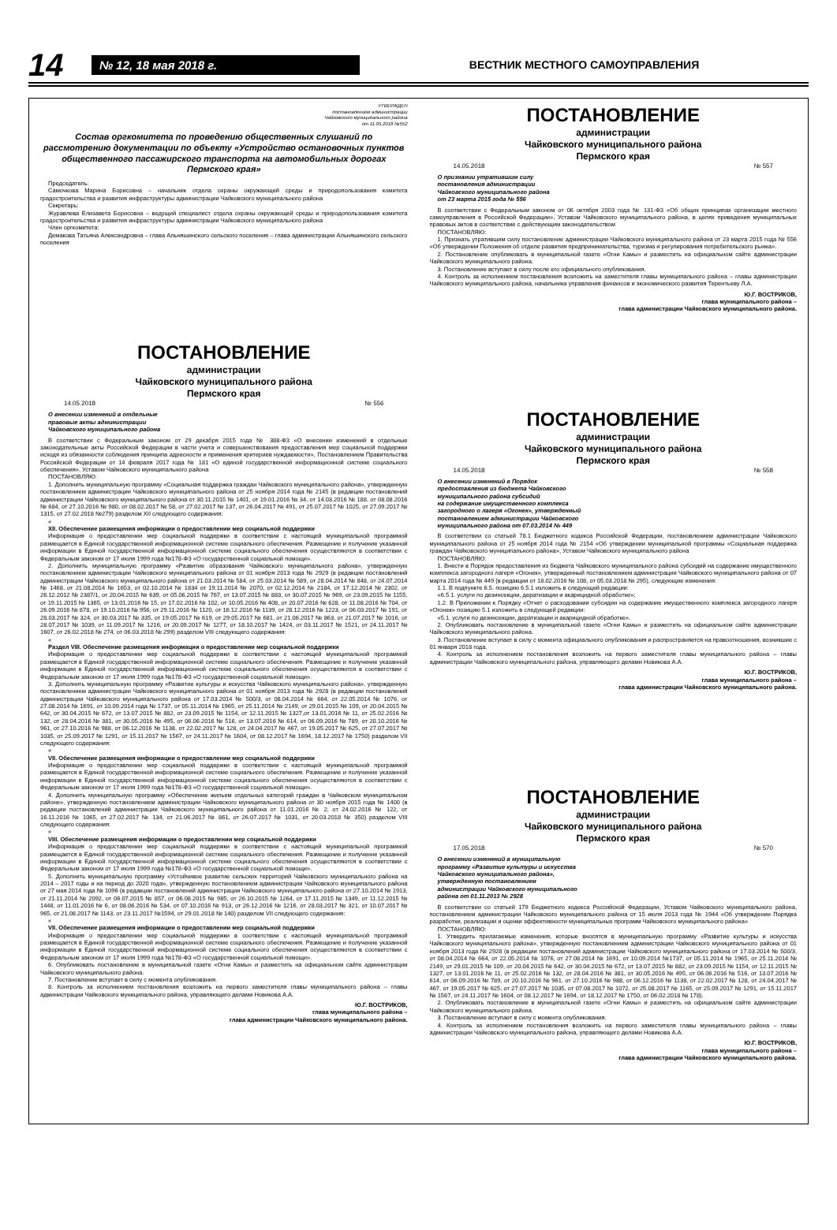14
№ 12, 18 мая 2018 г.
ВЕСТНИК МЕСТНОГО САМОУПРАВЛЕНИЯ
УТВЕРЖДЕН
постановлением администрации
Чайковского муниципального района
от 11.05.2018 №552
Состав оргкомитета по проведению общественных слушаний по рассмотрению документации по объекту «Устройство остановочных пунктов общественного пассажирского транспорта на автомобильных дорогах Пермского края»
Председатель:
Самочкова Марина Борисовна – начальник отдела охраны окружающей среды и природопользования комитета градостроительства и развития инфраструктуры администрации Чайковского муниципального района
Секретарь:
Журавлева Елизавета Борисовна – ведущий специалист отдела охраны окружающей среды и природопользования комитета градостроительства и развития инфраструктуры администрации Чайковского муниципального района
Член оргкомитета:
Демакова Татьяна Александровна – глава Альняшинского сельского поселения – глава администрации Альняшинского сельского поселения
ПОСТАНОВЛЕНИЕ
администрации
Чайковского муниципального района
Пермского края
14.05.2018 № 556
О внесении изменений в отдельные
правовые акты администрации
Чайковского муниципального района
В соответствии с Федеральным законом от 29 декабря 2015 года № 388-ФЗ «О внесении изменений в отдельные законодательные акты Российской Федерации в части учета и совершенствования предоставления мер социальной поддержки исходя из обязанности соблюдения принципа адресности и применения критериев нуждаемости», Постановлением Правительства Российской Федерации от 14 февраля 2017 года № 181 «О единой государственной информационной системе социального обеспечения», Уставом Чайковского муниципального района
ПОСТАНОВЛЯЮ:
1. Дополнить муниципальную программу «Социальная поддержка граждан Чайковского муниципального района», утвержденную постановлением администрации Чайковского муниципального района от 25 ноября 2014 года № 2145 (в редакции постановлений администрации Чайковского муниципального района от 30.11.2015 № 1401, от 19.01.2016 № 34, от 14.03.2016 № 188, от 08.08.2016 № 684, от 27.10.2016 № 980, от 08.02.2017 № 58, от 27.02.2017 № 137, от 26.04.2017 № 491, от 25.07.2017 № 1025, от 27.09.2017 № 1315, от 27.02.2018 №279) разделом XII следующего содержания:
«
XII. Обеспечение размещения информации о предоставлении мер социальной поддержки
Информация о предоставлении мер социальной поддержки в соответствии с настоящей муниципальной программой размещается в Единой государственной информационной системе социального обеспечения. Размещение и получение указанной информации в Единой государственной информационной системе социального обеспечения осуществляются в соответствии с Федеральным законом от 17 июля 1999 года №178-ФЗ «О государственной социальной помощи».
2. Дополнить муниципальную программу «Развитие образования Чайковского муниципального района», утвержденную постановлением администрации Чайковского муниципального района от 01 ноября 2013 года № 2929 (в редакции постановлений администрации Чайковского муниципального района от 21.03.2014 № 584, от 25.03.2014 № 589, от 28.04.2014 № 848, от 24.07.2014 № 1468, от 21.08.2014 № 1653, от 02.10.2014 № 1834 от 19.11.2014 № 2070, от 02.12.2014 № 2184, от 17.12.2014 № 2302, от 26.12.2012 № 2387/1, от 20.04.2015 № 639, от 05.06.2015 № 767, от 13.07.2015 № 883, от 30.07.2015 № 969, от 23.09.2015 № 1155, от 19.11.2015 № 1365, от 13.01.2016 № 15, от 17.02.2016 № 102, от 10.05.2016 № 408, от 20.07.2016 № 628, от 11.08.2016 № 704, от 26.09.2016 № 878, от 19.10.2016 № 956, от 29.11.2016 № 1120, от 16.12.2016 № 1139, от 28.12.2016 № 1223, от 06.03.2017 № 191, от 28.03.2017 № 324, от 30.03.2017 № 335, от 19.05.2017 № 619, от 29.05.2017 № 681, от 21.06.2017 № 863, от 21.07.2017 № 1016, от 28.07.2017 № 1039, от 11.09.2017 № 1216, от 20.09.2017 № 1277, от 18.10.2017 № 1424, от 03.11.2017 № 1521, от 24.11.2017 № 1607, от 26.02.2018 № 274, от 06.03.2018 № 299) разделом VIII следующего содержания:
«
Раздел VIII. Обеспечение размещения информации о предоставлении мер социальной поддержки
Информация о предоставлении мер социальной поддержки в соответствии с настоящей муниципальной программой размещается в Единой государственной информационной системе социального обеспечения. Размещение и получение указанной информации в Единой государственной информационной системе социального обеспечения осуществляются в соответствии с Федеральным законом от 17 июля 1999 года №178-ФЗ «О государственной социальной помощи».
3. Дополнить муниципальную программу «Развитие культуры и искусства Чайковского муниципального района», утвержденную постановлением администрации Чайковского муниципального района от 01 ноября 2013 года № 2928 (в редакции постановлений администрации Чайковского муниципального района от 17.03.2014 № 500/3, от 08.04.2014 № 664, от 22.05.2014 № 1076, от 27.08.2014 № 1691, от 10.09.2014 года № 1737, от 05.11.2014 № 1965, от 25.11.2014 № 2149, от 29.01.2015 № 109, от 20.04.2015 № 642, от 30.04.2015 № 672, от 13.07.2015 № 882, от 23.09.2015 № 1154, от 12.11.2015 № 1327,от 13.01.2016 № 11, от 25.02.2016 № 132, от 28.04.2016 № 381, от 30.05.2016 № 495, от 06.06.2016 № 516, от 13.07.2016 № 614, от 06.09.2016 № 789, от 20.10.2016 № 961, от 27.10.2016 № 988, от 06.12.2016 № 1138, от 22.02.2017 № 128, от 24.04.2017 № 467, от 19.05.2017 № 625, от 27.07.2017 № 1035, от 25.09.2017 № 1291, от 15.11.2017 № 1567, от 24.11.2017 № 1604, от 08.12.2017 № 1694, 18.12.2017 № 1750) разделом VII следующего содержания:
«
VII. Обеспечение размещения информации о предоставлении мер социальной поддержки
Информация о предоставлении мер социальной поддержки в соответствии с настоящей муниципальной программой размещается в Единой государственной информационной системе социального обеспечения. Размещение и получение указанной информации в Единой государственной информационной системе социального обеспечения осуществляются в соответствии с Федеральным законом от 17 июля 1999 года №178-ФЗ «О государственной социальной помощи».
4. Дополнить муниципальную программу «Обеспечение жильем отдельных категорий граждан в Чайковском муниципальном районе», утвержденную постановлением администрации Чайковского муниципального района от 30 ноября 2015 года № 1400 (в редакции постановлений администрации Чайковского муниципального района от 11.01.2016 № 2, от 24.02.2016 № 122, от 16.11.2016 № 1065, от 27.02.2017 № 134, от 21.06.2017 № 861, от 26.07.2017 № 1031, от 20.03.2018 № 350) разделом VIII следующего содержания:
«
VIII. Обеспечение размещения информации о предоставлении мер социальной поддержки
Информация о предоставлении мер социальной поддержки в соответствии с настоящей муниципальной программой размещается в Единой государственной информационной системе социального обеспечения. Размещение и получение указанной информации в Единой государственной информационной системе социального обеспечения осуществляются в соответствии с Федеральным законом от 17 июля 1999 года №178-ФЗ «О государственной социальной помощи».
5. Дополнить муниципальную программу «Устойчивое развитие сельских территорий Чайковского муниципального района на 2014 – 2017 годы и на период до 2020 года», утвержденную постановлением администрации Чайковского муниципального района от 27 мая 2014 года № 1096 (в редакции постановлений администрации Чайковского муниципального района от 27.10.2014 № 1913, от 21.11.2014 № 2092, от 06.07.2015 № 857, от 06.08.2015 № 985, от 26.10.2015 № 1264, от 17.11.2015 № 1349, от 11.12.2015 № 1448, от 11.01.2016 № 6, от 08.06.2016 № 534, от 07.10.2016 № 913, от 26.12.2016 № 1216, от 28.03.2017 № 321, от 10.07.2017 № 965, от 21.08.2017 № 1143, от 23.11.2017 №1594, от 29.01.2018 № 140) разделом VII следующего содержания:
«
VII. Обеспечение размещения информации о предоставлении мер социальной поддержки
Информация о предоставлении мер социальной поддержки в соответствии с настоящей муниципальной программой размещается в Единой государственной информационной системе социального обеспечения. Размещение и получение указанной информации в Единой государственной информационной системе социального обеспечения осуществляются в соответствии с Федеральным законом от 17 июля 1999 года №178-ФЗ «О государственной социальной помощи».
6. Опубликовать постановление в муниципальной газете «Огни Камы» и разместить на официальном сайте администрации Чайковского муниципального района.
7. Постановление вступает в силу с момента опубликования.
8. Контроль за исполнением постановления возложить на первого заместителя главы муниципального района – главы администрации Чайковского муниципального района, управляющего делами Новикова А.А.
Ю.Г. ВОСТРИКОВ,
глава муниципального района –
глава администрации Чайковского муниципального района.
ПОСТАНОВЛЕНИЕ
администрации
Чайковского муниципального района
Пермского края
14.05.2018 № 557
О признании утратившим силу
постановления администрации
Чайковского муниципального района
от 23 марта 2015 года № 556
В соответствии с Федеральным законом от 06 октября 2003 года № 131-ФЗ «Об общих принципах организации местного самоуправления в Российской Федерации», Уставом Чайковского муниципального района, в целях приведения муниципальных правовых актов в соответствие с действующим законодательством
ПОСТАНОВЛЯЮ:
1. Признать утратившим силу постановление администрации Чайковского муниципального района от 23 марта 2015 года № 556 «Об утверждении Положения об отделе развития предпринимательства, туризма и регулирования потребительского рынка».
2. Постановление опубликовать в муниципальной газете «Огни Камы» и разместить на официальном сайте администрации Чайковского муниципального района.
3. Постановление вступает в силу после его официального опубликования.
4. Контроль за исполнением постановления возложить на заместителя главы муниципального района – главы администрации Чайковского муниципального района, начальника управления финансов и экономического развития Терентьеву Л.А.
Ю.Г. ВОСТРИКОВ,
глава муниципального района –
глава администрации Чайковского муниципального района.
ПОСТАНОВЛЕНИЕ
администрации
Чайковского муниципального района
Пермского края
14.05.2018 № 558
О внесении изменений в Порядок
предоставления из бюджета Чайковского
муниципального района субсидий
на содержание имущественного комплекса
загородного о лагеря «Огонек», утвержденный
постановлением администрации Чайковского
муниципального района от 07.03.2014 № 449
В соответствии со статьей 78.1 Бюджетного кодекса Российской Федерации, постановлением администрации Чайковского муниципального района от 25 ноября 2014 года № 2154 «Об утверждении муниципальной программы «Социальная поддержка граждан Чайковского муниципального района», Уставом Чайковского муниципального района
ПОСТАНОВЛЯЮ:
1. Внести в Порядок предоставления из бюджета Чайковского муниципального района субсидий на содержание имущественного комплекса загородного лагеря «Огонек», утвержденный постановлением администрации Чайковского муниципального района от 07 марта 2014 года № 449 (в редакции от 18.02.2016 № 108, от 05.03.2018 № 295), следующие изменения:
1.1. В подпункте 6.5. позицию 6.5.1 изложить в следующей редакции:
«6.5.1. услуги по дезинсекции, дератизации и акарицидной обработке»;
1.2. В Приложении к Порядку «Отчет о расходовании субсидии на содержание имущественного комплекса загородного лагеря «Огонек» позицию 5.1 изложить в следующей редакции:
«5.1. услуги по дезинсекции, дератизации и акарицидной обработке».
2. Опубликовать постановление в муниципальной газете «Огни Камы» и разместить на официальном сайте администрации Чайковского муниципального района.
3. Постановление вступает в силу с момента официального опубликования и распространяется на правоотношения, возникшие с 01 января 2018 года.
4. Контроль за исполнением постановления возложить на первого заместителя главы муниципального района – главы администрации Чайковского муниципального района, управляющего делами Новикова А.А.
Ю.Г. ВОСТРИКОВ,
глава муниципального района –
глава администрации Чайковского муниципального района.
ПОСТАНОВЛЕНИЕ
администрации
Чайковского муниципального района
Пермского края
17.05.2018 № 570
О внесении изменений в муниципальную
программу «Развитие культуры и искусства
Чайковского муниципального района»,
утвержденную постановлением
администрации Чайковского муниципального
района от 01.11.2013 № 2928
В соответствии со статьей 179 Бюджетного кодекса Российской Федерации, Уставом Чайковского муниципального района, постановлением администрации Чайковского муниципального района от 15 июля 2013 года № 1944 «Об утверждении Порядка разработки, реализации и оценки эффективности муниципальных программ Чайковского муниципального района»
ПОСТАНОВЛЯЮ:
1. Утвердить прилагаемые изменения, которые вносятся в муниципальную программу «Развитие культуры и искусства Чайковского муниципального района», утвержденную постановлением администрации Чайковского муниципального района от 01 ноября 2013 года № 2928 (в редакции постановлений администрации Чайковского муниципального района от 17.03.2014 № 500/3, от 08.04.2014 № 664, от 22.05.2014 № 1076, от 27.08.2014 № 1691, от 10.09.2014 №1737, от 05.11.2014 № 1965, от 25.11.2014 № 2149, от 29.01.2015 № 109, от 20.04.2015 № 642, от 30.04.2015 № 672, от 13.07.2015 № 882, от 23.09.2015 № 1154, от 12.11.2015 № 1327, от 13.01.2016 № 11, от 25.02.2016 № 132, от 28.04.2016 № 381, от 30.05.2016 № 495, от 06.06.2016 № 516, от 13.07.2016 № 614, от 06.09.2016 № 789, от 20.10.2016 № 961, от 27.10.2016 № 988, от 06.12.2016 № 1138, от 22.02.2017 № 128, от 24.04.2017 № 467, от 19.05.2017 № 625, от 27.07.2017 № 1035, от 07.08.2017 № 1072, от 25.08.2017 № 1165, от 25.09.2017 № 1291, от 15.11.2017 № 1567, от 24.11.2017 № 1604, от 08.12.2017 № 1694, от 18.12.2017 № 1750, от 06.02.2018 № 178).
2. Опубликовать постановление в муниципальной газете «Огни Камы» и разместить на официальном сайте администрации Чайковского муниципального района.
3. Постановление вступает в силу с момента опубликования.
4. Контроль за исполнением постановления возложить на первого заместителя главы муниципального района – главы администрации Чайковского муниципального района, управляющего делами Новикова А.А.
Ю.Г. ВОСТРИКОВ,
глава муниципального района –
глава администрации Чайковского муниципального района.